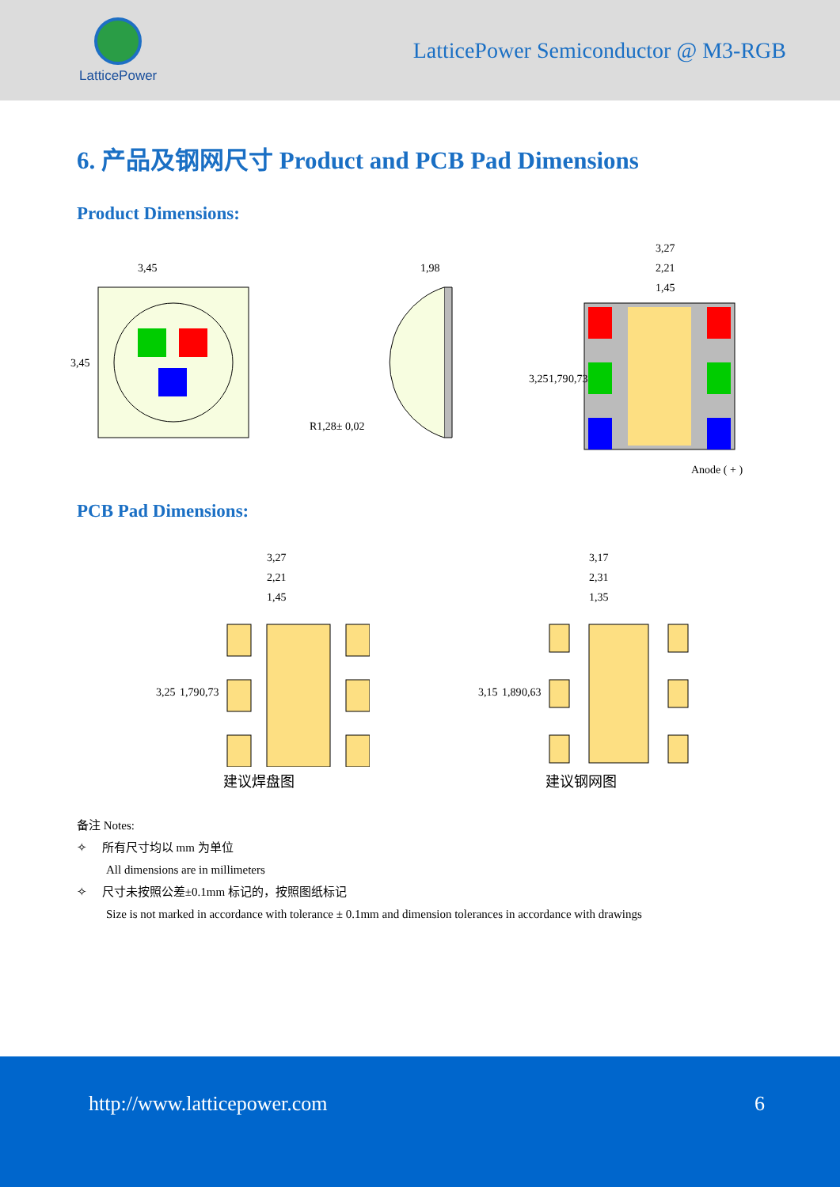LatticePower
LatticePower Semiconductor @ M3-RGB
6. 产品及钢网尺寸 Product and PCB Pad Dimensions
Product Dimensions:
3,45
3,45
1,98
R1,28± 0,02
3,27
2,21
1,45
3,25
1,79
0,73
Anode ( + )
PCB Pad Dimensions:
3,27
2,21
1,45
3,25
1,79
0,73
建议焊盘图
3,17
2,31
1,35
3,15
1,89
0,63
建议钢网图
备注 Notes:
✧ 所有尺寸均以 mm 为单位
All dimensions are in millimeters
✧ 尺寸未按照公差±0.1mm 标记的，按照图纸标记
Size is not marked in accordance with tolerance ± 0.1mm and dimension tolerances in accordance with drawings
http://www.latticepower.com 6